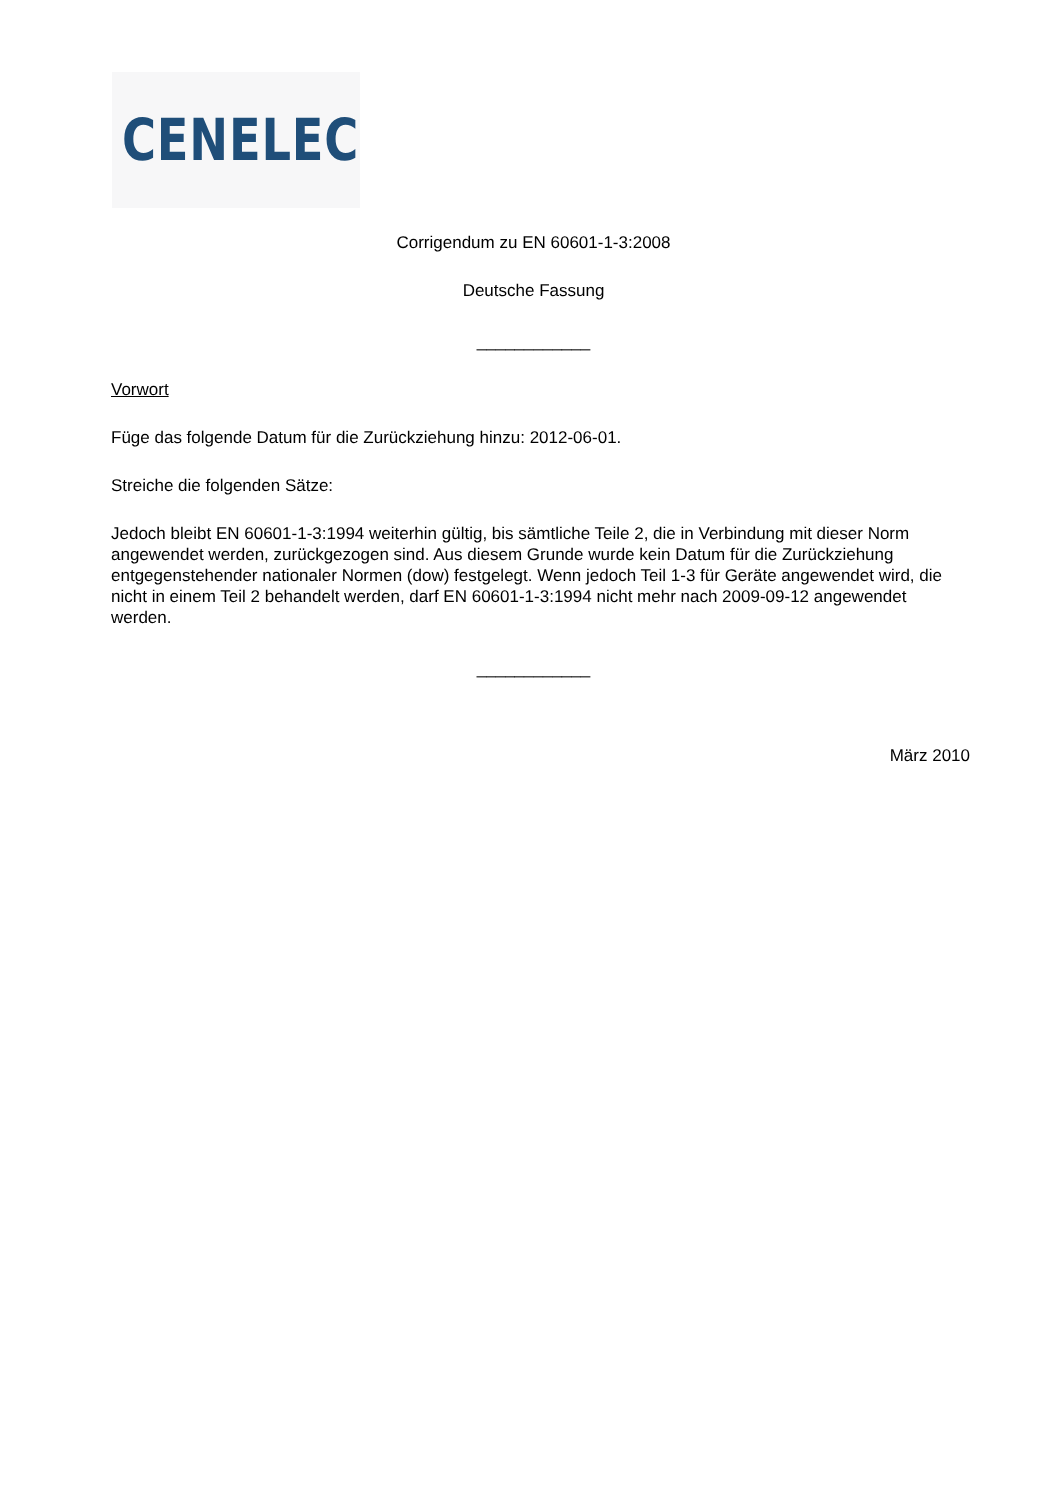CENELEC
Corrigendum zu EN 60601-1-3:2008
Deutsche Fassung
____________
Vorwort
Füge das folgende Datum für die Zurückziehung hinzu: 2012-06-01.
Streiche die folgenden Sätze:
Jedoch bleibt EN 60601-1-3:1994 weiterhin gültig, bis sämtliche Teile 2, die in Verbindung mit dieser Norm angewendet werden, zurückgezogen sind. Aus diesem Grunde wurde kein Datum für die Zurückziehung entgegenstehender nationaler Normen (dow) festgelegt. Wenn jedoch Teil 1-3 für Geräte angewendet wird, die nicht in einem Teil 2 behandelt werden, darf EN 60601-1-3:1994 nicht mehr nach 2009-09-12 angewendet werden.
____________
März 2010